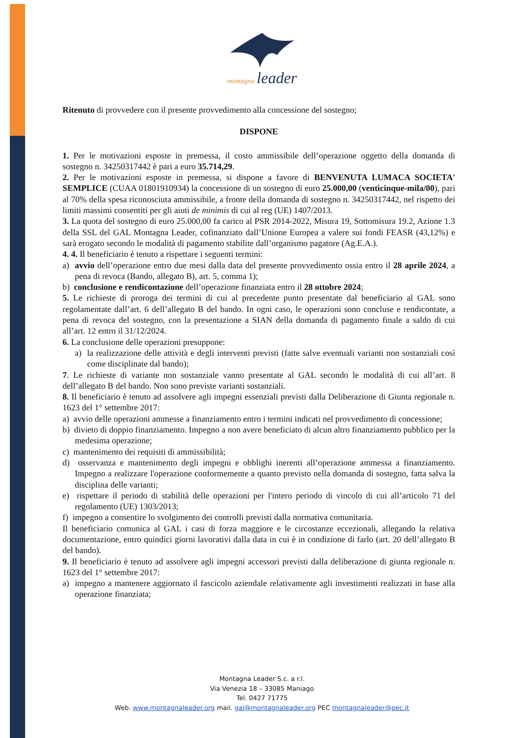montagna leader
Ritenuto di provvedere con il presente provvedimento alla concessione del sostegno;
DISPONE
1. Per le motivazioni esposte in premessa, il costo ammissibile dell’operazione oggetto della domanda di sostegno n. 34250317442 è pari a euro 35.714,29.
2. Per le motivazioni esposte in premessa, si dispone a favore di BENVENUTA LUMACA SOCIETA' SEMPLICE (CUAA 01801910934) la concessione di un sostegno di euro 25.000,00 (venticinque-mila/00), pari al 70% della spesa riconosciuta ammissibile, a fronte della domanda di sostegno n. 34250317442, nel rispetto dei limiti massimi consentiti per gli aiuti de minimis di cui al reg (UE) 1407/2013.
3. La quota del sostegno di euro 25.000,00 fa carico al PSR 2014-2022, Misura 19, Sottomisura 19.2, Azione 1.3 della SSL del GAL Montagna Leader, cofinanziato dall’Unione Europea a valere sui fondi FEASR (43,12%) e sarà erogato secondo le modalità di pagamento stabilite dall’organismo pagatore (Ag.E.A.).
4. 4. Il beneficiario è tenuto a rispettare i seguenti termini:
a) avvio dell’operazione entro due mesi dalla data del presente provvedimento ossia entro il 28 aprile 2024, a pena di revoca (Bando, allegato B), art. 5, comma 1);
b) conclusione e rendicontazione dell’operazione finanziata entro il 28 ottobre 2024;
5. Le richieste di proroga dei termini di cui al precedente punto presentate dal beneficiario al GAL sono regolamentate dall’art. 6 dell’allegato B del bando. In ogni caso, le operazioni sono concluse e rendicontate, a pena di revoca del sostegno, con la presentazione a SIAN della domanda di pagamento finale a saldo di cui all’art. 12 entro il 31/12/2024.
6. La conclusione delle operazioni presuppone:
a) la realizzazione delle attività e degli interventi previsti (fatte salve eventuali varianti non sostanziali così come disciplinate dal bando);
7. Le richieste di variante non sostanziale vanno presentate al GAL secondo le modalità di cui all’art. 8 dell’allegato B del bando. Non sono previste varianti sostanziali.
8. Il beneficiario è tenuto ad assolvere agli impegni essenziali previsti dalla Deliberazione di Giunta regionale n. 1623 del 1° settembre 2017:
a) avvio delle operazioni ammesse a finanziamento entro i termini indicati nel provvedimento di concessione;
b) divieto di doppio finanziamento. Impegno a non avere beneficiato di alcun altro finanziamento pubblico per la medesima operazione;
c) mantenimento dei requisiti di ammissibilità;
d) osservanza e mantenimento degli impegni e obblighi inerenti all’operazione ammessa a finanziamento. Impegno a realizzare l'operazione conformemente a quanto previsto nella domanda di sostegno, fatta salva la disciplina delle varianti;
e) rispettare il periodo di stabilità delle operazioni per l'intero periodo di vincolo di cui all’articolo 71 del regolamento (UE) 1303/2013;
f) impegno a consentire lo svolgimento dei controlli previsti dalla normativa comunitaria.
Il beneficiario comunica al GAL i casi di forza maggiore e le circostanze eccezionali, allegando la relativa documentazione, entro quindici giorni lavorativi dalla data in cui è in condizione di farlo (art. 20 dell’allegato B del bando).
9. Il beneficiario è tenuto ad assolvere agli impegni accessori previsti dalla deliberazione di giunta regionale n. 1623 del 1° settembre 2017:
a) impegno a mantenere aggiornato il fascicolo aziendale relativamente agli investimenti realizzati in base alla operazione finanziata;
Montagna Leader S.c. a r.l.
Via Venezia 18 – 33085 Maniago
Tel. 0427 71775
Web. www.montagnaleader.org mail. gal@montagnaleader.org PEC montagnaleader@pec.it